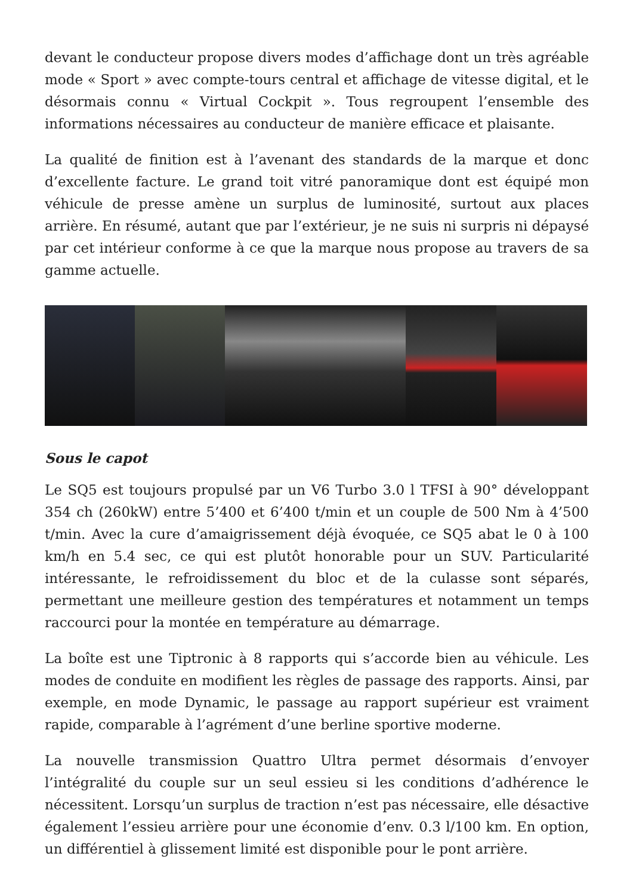devant le conducteur propose divers modes d’affichage dont un très agréable mode « Sport » avec compte-tours central et affichage de vitesse digital, et le désormais connu « Virtual Cockpit ». Tous regroupent l’ensemble des informations nécessaires au conducteur de manière efficace et plaisante.
La qualité de finition est à l’avenant des standards de la marque et donc d’excellente facture. Le grand toit vitré panoramique dont est équipé mon véhicule de presse amène un surplus de luminosité, surtout aux places arrière. En résumé, autant que par l’extérieur, je ne suis ni surpris ni dépaysé par cet intérieur conforme à ce que la marque nous propose au travers de sa gamme actuelle.
Sous le capot
Le SQ5 est toujours propulsé par un V6 Turbo 3.0 l TFSI à 90° développant 354 ch (260kW) entre 5’400 et 6’400 t/min et un couple de 500 Nm à 4’500 t/min. Avec la cure d’amaigrissement déjà évoquée, ce SQ5 abat le 0 à 100 km/h en 5.4 sec, ce qui est plutôt honorable pour un SUV. Particularité intéressante, le refroidissement du bloc et de la culasse sont séparés, permettant une meilleure gestion des températures et notamment un temps raccourci pour la montée en température au démarrage.
La boîte est une Tiptronic à 8 rapports qui s’accorde bien au véhicule. Les modes de conduite en modifient les règles de passage des rapports. Ainsi, par exemple, en mode Dynamic, le passage au rapport supérieur est vraiment rapide, comparable à l’agrément d’une berline sportive moderne.
La nouvelle transmission Quattro Ultra permet désormais d’envoyer l’intégralité du couple sur un seul essieu si les conditions d’adhérence le nécessitent. Lorsqu’un surplus de traction n’est pas nécessaire, elle désactive également l’essieu arrière pour une économie d’env. 0.3 l/100 km. En option, un différentiel à glissement limité est disponible pour le pont arrière.